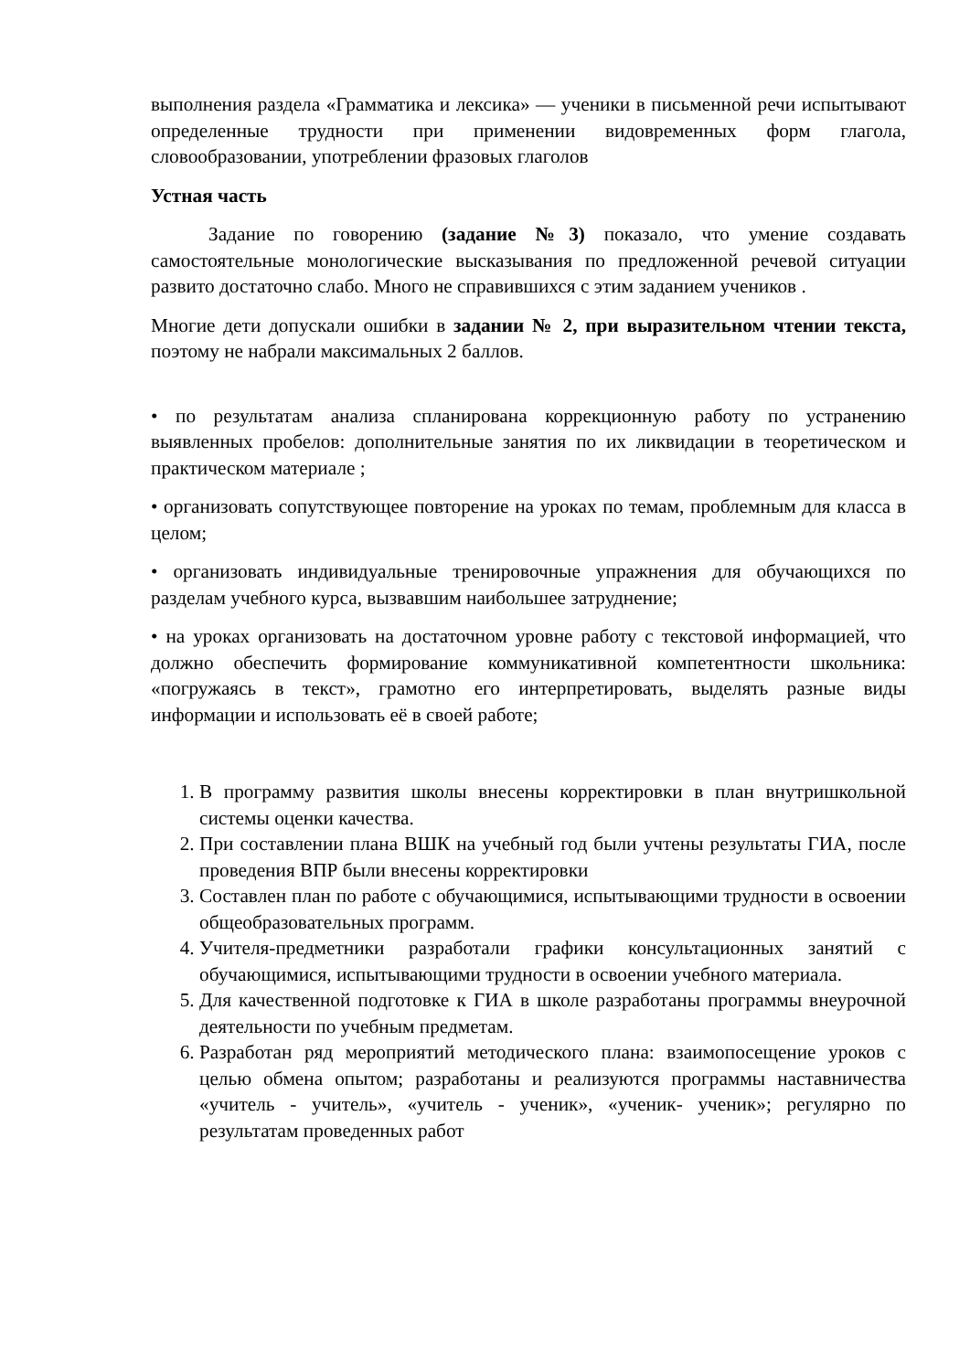выполнения раздела «Грамматика и лексика» — ученики в письменной речи испытывают определенные трудности при применении видовременных форм глагола, словообразовании, употреблении фразовых глаголов
Устная часть
Задание по говорению (задание №3) показало, что умение создавать самостоятельные монологические высказывания по предложенной речевой ситуации развито достаточно слабо. Много не справившихся с этим заданием учеников .
Многие дети допускали ошибки в задании № 2, при выразительном чтении текста, поэтому не набрали максимальных 2 баллов.
• по результатам анализа спланирована коррекционную работу по устранению выявленных пробелов: дополнительные занятия по их ликвидации в теоретическом и практическом материале ;
• организовать сопутствующее повторение на уроках по темам, проблемным для класса в целом;
• организовать индивидуальные тренировочные упражнения для обучающихся по разделам учебного курса, вызвавшим наибольшее затруднение;
• на уроках организовать на достаточном уровне работу с текстовой информацией, что должно обеспечить формирование коммуникативной компетентности школьника: «погружаясь в текст», грамотно его интерпретировать, выделять разные виды информации и использовать её в своей работе;
1. В программу развития школы внесены корректировки в план внутришкольной системы оценки качества.
2. При составлении плана ВШК на учебный год были учтены результаты ГИА, после проведения ВПР были внесены корректировки
3. Составлен план по работе с обучающимися, испытывающими трудности в освоении общеобразовательных программ.
4. Учителя-предметники разработали графики консультационных занятий с обучающимися, испытывающими трудности в освоении учебного материала.
5. Для качественной подготовке к ГИА в школе разработаны программы внеурочной деятельности по учебным предметам.
6. Разработан ряд мероприятий методического плана: взаимопосещение уроков с целью обмена опытом; разработаны и реализуются программы наставничества «учитель - учитель», «учитель - ученик», «ученик- ученик»; регулярно по результатам проведенных работ